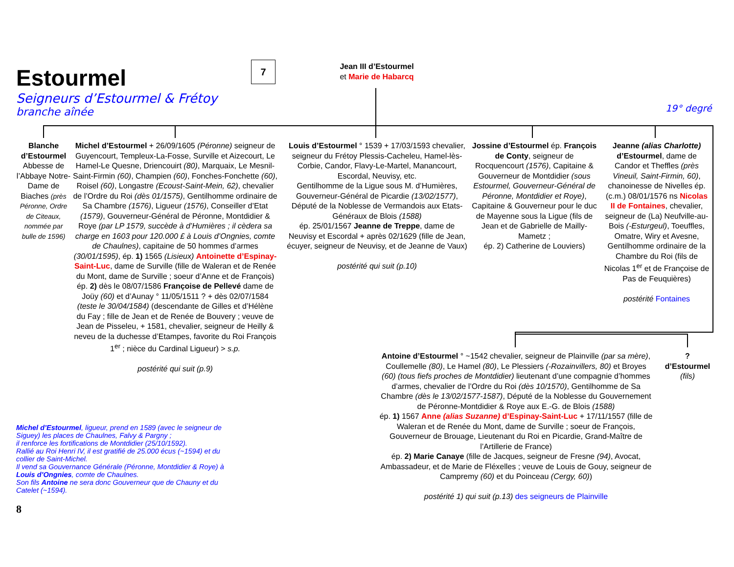Estourmel
Seigneurs d’Estourmel & Frétoy
branche aînée
7
Jean III d’Estourmel
et Marie de Habarcq
19° degré
Blanche d’Estourmel
Abbesse de l’Abbaye Notre-Dame de Biaches (près Péronne, Ordre de Citeaux, nommée par bulle de 1596)
Michel d’Estourmel + 26/09/1605 (Péronne) seigneur de Guyencourt, Templeux-La-Fosse, Surville et Aizecourt, Le Hamel-Le Quesne, Driencouirt (80), Marquaix, Le Mesnil-Saint-Firmin (60), Champien (60), Fonches-Fonchette (60), Roisel (60), Longastre (Ecoust-Saint-Mein, 62), chevalier de l’Ordre du Roi (dès 01/1575), Gentilhomme ordinaire de Sa Chambre (1576), Ligueur (1576), Conseiller d’Etat (1579), Gouverneur-Général de Péronne, Montdidier & Roye (par LP 1579, succède à d’Humières ; il cèdera sa charge en 1603 pour 120.000 £ à Louis d’Ongnies, comte de Chaulnes), capitaine de 50 hommes d’armes (30/01/1595), ép. 1) 1565 (Lisieux) Antoinette d’Espinay-Saint-Luc, dame de Surville (fille de Waleran et de Renée du Mont, dame de Surville ; soeur d’Anne et de François)
ép. 2) dès le 08/07/1586 Françoise de Pellevé dame de Joüy (60) et d’Aunay ° 11/05/1511 ? + dès 02/07/1584 (teste le 30/04/1584) (descendante de Gilles et d’Hélène du Fay ; fille de Jean et de Renée de Bouvery ; veuve de Jean de Pisseleu, + 1581, chevalier, seigneur de Heilly & neveu de la duchesse d’Etampes, favorite du Roi François 1<sup>er</sup> ; nièce du Cardinal Ligueur) > s.p.
postérité qui suit (p.9)
Louis d’Estourmel ° 1539 + 17/03/1593 chevalier, seigneur du Frétoy Plessis-Cacheleu, Hamel-lès-Corbie, Candor, Flavy-Le-Martel, Manancourt, Escordal, Neuvisy, etc.
Gentilhomme de la Ligue sous M. d’Humières, Gouverneur-Général de Picardie (13/02/1577), Député de la Noblesse de Vermandois aux Etats-Généraux de Blois (1588)
ép. 25/01/1567 Jeanne de Treppe, dame de Neuvisy et Escordal + après 02/1629 (fille de Jean, écuyer, seigneur de Neuvisy, et de Jeanne de Vaux)
postérité qui suit (p.10)
Jossine d’Estourmel ép. François de Conty, seigneur de Rocquencourt (1576), Capitaine & Gouverneur de Montdidier (sous Estourmel, Gouverneur-Général de Péronne, Montdidier et Roye), Capitaine & Gouverneur pour le duc de Mayenne sous la Ligue (fils de Jean et de Gabrielle de Mailly-Mametz ;
ép. 2) Catherine de Louviers)
Jeanne (alias Charlotte) d’Estourmel, dame de Candor et Theffles (près Vineuil, Saint-Firmin, 60), chanoinesse de Nivelles ép. (c.m.) 08/01/1576 ns Nicolas II de Fontaines, chevalier, seigneur de (La) Neufville-au-Bois (-Esturgeul), Toeuffles, Omatre, Wiry et Avesne, Gentilhomme ordinaire de la Chambre du Roi (fils de Nicolas 1<sup>er</sup> et de Françoise de Pas de Feuquières)
postérité Fontaines
Michel d’Estourmel, ligueur, prend en 1589 (avec le seigneur de Siguey) les places de Chaulnes, Falvy & Pargny ;
il renforce les fortifications de Montdidier (25/10/1592).
Rallié au Roi Henri IV, il est gratifié de 25.000 écus (~1594) et du collier de Saint-Michel.
Il vend sa Gouvernance Générale (Péronne, Montdidier & Roye) à Louis d’Ongnies, comte de Chaulnes.
Son fils Antoine ne sera donc Gouverneur que de Chauny et du Catelet (~1594).
Antoine d’Estourmel ° ~1542 chevalier, seigneur de Plainville (par sa mère), Coullemelle (80), Le Hamel (80), Le Plessiers (-Rozainvillers, 80) et Broyes (60) (tous fiefs proches de Montdidier) lieutenant d’une compagnie d’hommes d’armes, chevalier de l’Ordre du Roi (dès 10/1570), Gentilhomme de Sa Chambre (dès le 13/02/1577-1587), Député de la Noblesse du Gouvernement de Péronne-Montdidier & Roye aux E.-G. de Blois (1588)
ép. 1) 1567 Anne (alias Suzanne) d’Espinay-Saint-Luc + 17/11/1557 (fille de Waleran et de Renée du Mont, dame de Surville ; soeur de François, Gouverneur de Brouage, Lieutenant du Roi en Picardie, Grand-Maître de l’Artillerie de France)
ép. 2) Marie Canaye (fille de Jacques, seigneur de Fresne (94), Avocat, Ambassadeur, et de Marie de Fléxelles ; veuve de Louis de Gouy, seigneur de Campremy (60) et du Poinceau (Cergy, 60))
postérité 1) qui suit (p.13) des seigneurs de Plainville
?
d’Estourmel
(fils)
8